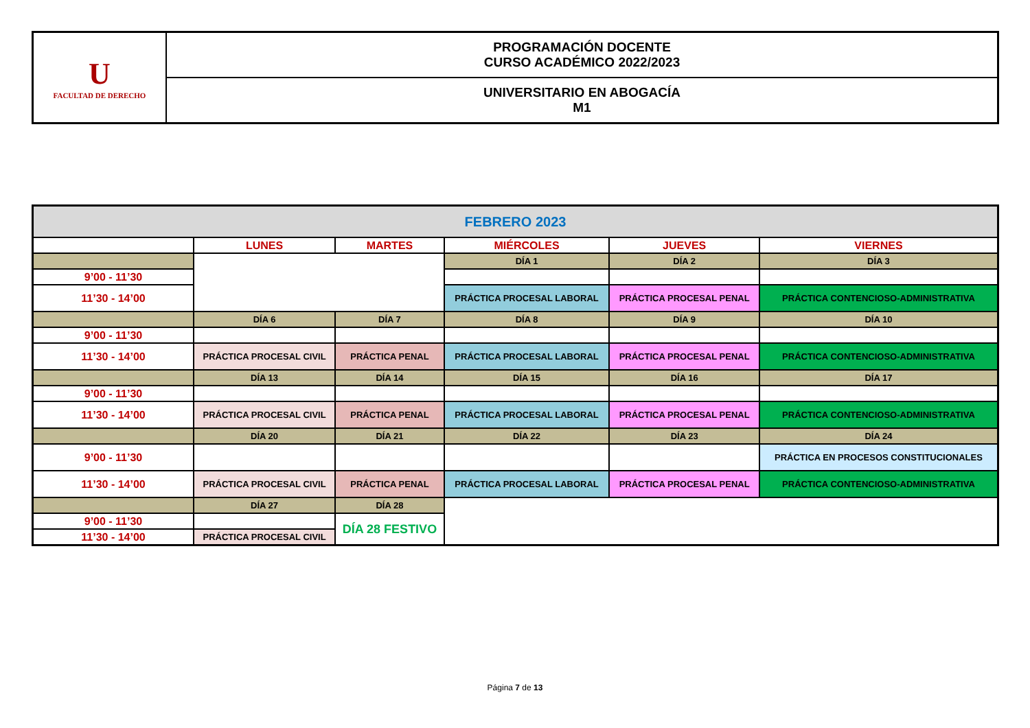| U FACULTAD DE DERECHO | PROGRAMACIÓN DOCENTE CURSO ACADÉMICO 2022/2023 |
| | UNIVERSITARIO EN ABOGACÍA M1 |
| FEBRERO 2023 | | | | | |
| | LUNES | MARTES | MIÉRCOLES | JUEVES | VIERNES |
| | | | DÍA 1 | DÍA 2 | DÍA 3 |
| 9’00 - 11’30 | | | | | |
| 11’30 - 14’00 | | | PRÁCTICA PROCESAL LABORAL | PRÁCTICA PROCESAL PENAL | PRÁCTICA CONTENCIOSO-ADMINISTRATIVA |
| | DÍA 6 | DÍA 7 | DÍA 8 | DÍA 9 | DÍA 10 |
| 9’00 - 11’30 | | | | | |
| 11’30 - 14’00 | PRÁCTICA PROCESAL CIVIL | PRÁCTICA PENAL | PRÁCTICA PROCESAL LABORAL | PRÁCTICA PROCESAL PENAL | PRÁCTICA CONTENCIOSO-ADMINISTRATIVA |
| | DÍA 13 | DÍA 14 | DÍA 15 | DÍA 16 | DÍA 17 |
| 9’00 - 11’30 | | | | | |
| 11’30 - 14’00 | PRÁCTICA PROCESAL CIVIL | PRÁCTICA PENAL | PRÁCTICA PROCESAL LABORAL | PRÁCTICA PROCESAL PENAL | PRÁCTICA CONTENCIOSO-ADMINISTRATIVA |
| | DÍA 20 | DÍA 21 | DÍA 22 | DÍA 23 | DÍA 24 |
| 9’00 - 11’30 | | | | | PRÁCTICA EN PROCESOS CONSTITUCIONALES |
| 11’30 - 14’00 | PRÁCTICA PROCESAL CIVIL | PRÁCTICA PENAL | PRÁCTICA PROCESAL LABORAL | PRÁCTICA PROCESAL PENAL | PRÁCTICA CONTENCIOSO-ADMINISTRATIVA |
| | DÍA 27 | DÍA 28 | | | |
| 9’00 - 11’30 | | DÍA 28 FESTIVO | | | |
| 11’30 - 14’00 | PRÁCTICA PROCESAL CIVIL | | | | |
Página 7 de 13